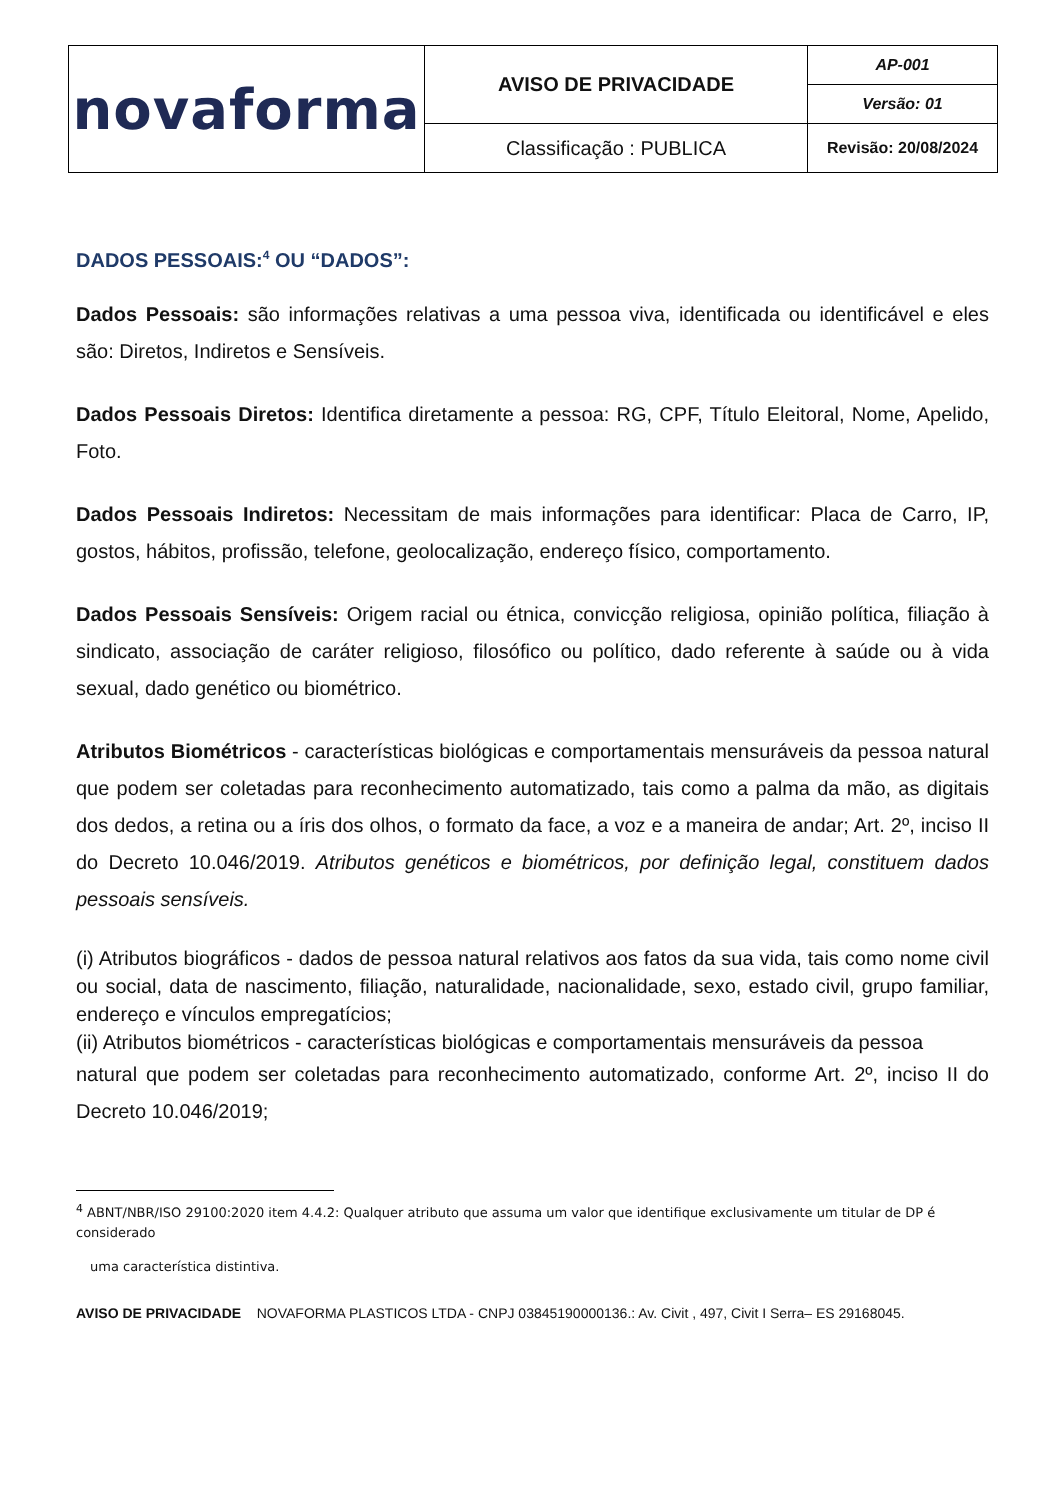| novaforma | AVISO DE PRIVACIDADE | AP-001 |
| | | Versão: 01 |
| | Classificação : PUBLICA | Revisão: 20/08/2024 |
DADOS PESSOAIS:<sup>4</sup> OU “DADOS”:
Dados Pessoais: são informações relativas a uma pessoa viva, identificada ou identificável e eles são: Diretos, Indiretos e Sensíveis.
Dados Pessoais Diretos: Identifica diretamente a pessoa: RG, CPF, Título Eleitoral, Nome, Apelido, Foto.
Dados Pessoais Indiretos: Necessitam de mais informações para identificar: Placa de Carro, IP, gostos, hábitos, profissão, telefone, geolocalização, endereço físico, comportamento.
Dados Pessoais Sensíveis: Origem racial ou étnica, convicção religiosa, opinião política, filiação à sindicato, associação de caráter religioso, filosófico ou político, dado referente à saúde ou à vida sexual, dado genético ou biométrico.
Atributos Biométricos - características biológicas e comportamentais mensuráveis da pessoa natural que podem ser coletadas para reconhecimento automatizado, tais como a palma da mão, as digitais dos dedos, a retina ou a íris dos olhos, o formato da face, a voz e a maneira de andar; Art. 2º, inciso II do Decreto 10.046/2019. Atributos genéticos e biométricos, por definição legal, constituem dados pessoais sensíveis.
(i) Atributos biográficos - dados de pessoa natural relativos aos fatos da sua vida, tais como nome civil ou social, data de nascimento, filiação, naturalidade, nacionalidade, sexo, estado civil, grupo familiar, endereço e vínculos empregatícios;
(ii) Atributos biométricos - características biológicas e comportamentais mensuráveis da pessoa
natural que podem ser coletadas para reconhecimento automatizado, conforme Art. 2º, inciso II do Decreto 10.046/2019;
<sup>4</sup> ABNT/NBR/ISO 29100:2020 item 4.4.2: Qualquer atributo que assuma um valor que identifique exclusivamente um titular de DP é considerado
uma característica distintiva.
AVISO DE PRIVACIDADE NOVAFORMA PLASTICOS LTDA - CNPJ 03845190000136.: Av. Civit , 497, Civit I Serra– ES 29168045.